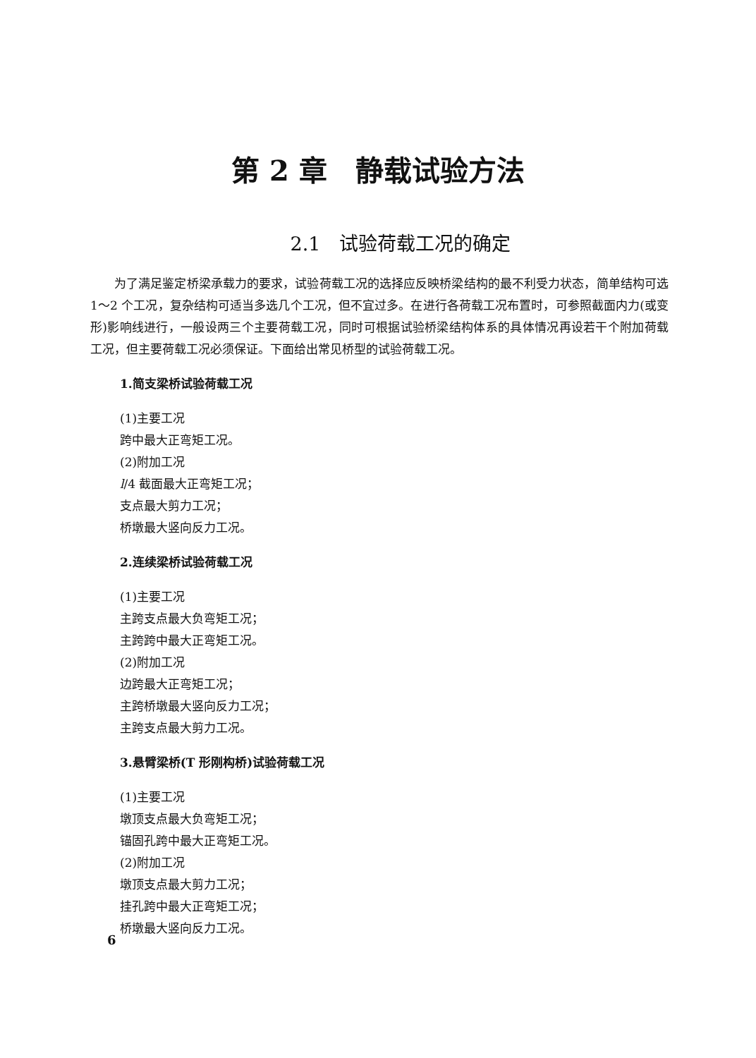第 2 章　静载试验方法
2.1　试验荷载工况的确定
为了满足鉴定桥梁承载力的要求，试验荷载工况的选择应反映桥梁结构的最不利受力状态，简单结构可选 1～2 个工况，复杂结构可适当多选几个工况，但不宜过多。在进行各荷载工况布置时，可参照截面内力(或变形)影响线进行，一般设两三个主要荷载工况，同时可根据试验桥梁结构体系的具体情况再设若干个附加荷载工况，但主要荷载工况必须保证。下面给出常见桥型的试验荷载工况。
1.简支梁桥试验荷载工况
(1)主要工况
跨中最大正弯矩工况。
(2)附加工况
l/4 截面最大正弯矩工况；
支点最大剪力工况；
桥墩最大竖向反力工况。
2.连续梁桥试验荷载工况
(1)主要工况
主跨支点最大负弯矩工况；
主跨跨中最大正弯矩工况。
(2)附加工况
边跨最大正弯矩工况；
主跨桥墩最大竖向反力工况；
主跨支点最大剪力工况。
3.悬臂梁桥(T 形刚构桥)试验荷载工况
(1)主要工况
墩顶支点最大负弯矩工况；
锚固孔跨中最大正弯矩工况。
(2)附加工况
墩顶支点最大剪力工况；
挂孔跨中最大正弯矩工况；
桥墩最大竖向反力工况。
6